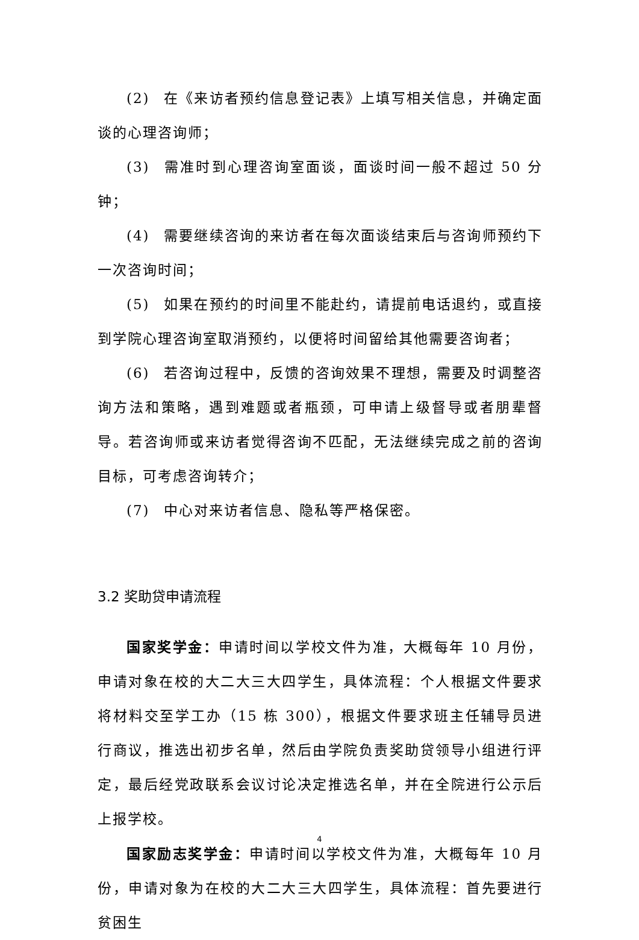(2) 在《来访者预约信息登记表》上填写相关信息，并确定面谈的心理咨询师；
(3) 需准时到心理咨询室面谈，面谈时间一般不超过 50 分钟；
(4) 需要继续咨询的来访者在每次面谈结束后与咨询师预约下一次咨询时间；
(5) 如果在预约的时间里不能赴约，请提前电话退约，或直接到学院心理咨询室取消预约，以便将时间留给其他需要咨询者；
(6) 若咨询过程中，反馈的咨询效果不理想，需要及时调整咨询方法和策略，遇到难题或者瓶颈，可申请上级督导或者朋辈督导。若咨询师或来访者觉得咨询不匹配，无法继续完成之前的咨询目标，可考虑咨询转介；
(7) 中心对来访者信息、隐私等严格保密。
3.2 奖助贷申请流程
国家奖学金：申请时间以学校文件为准，大概每年 10 月份，申请对象在校的大二大三大四学生，具体流程：个人根据文件要求将材料交至学工办（15 栋 300），根据文件要求班主任辅导员进行商议，推选出初步名单，然后由学院负责奖助贷领导小组进行评定，最后经党政联系会议讨论决定推选名单，并在全院进行公示后上报学校。
国家励志奖学金：申请时间以学校文件为准，大概每年 10 月份，申请对象为在校的大二大三大四学生，具体流程：首先要进行贫困生
4